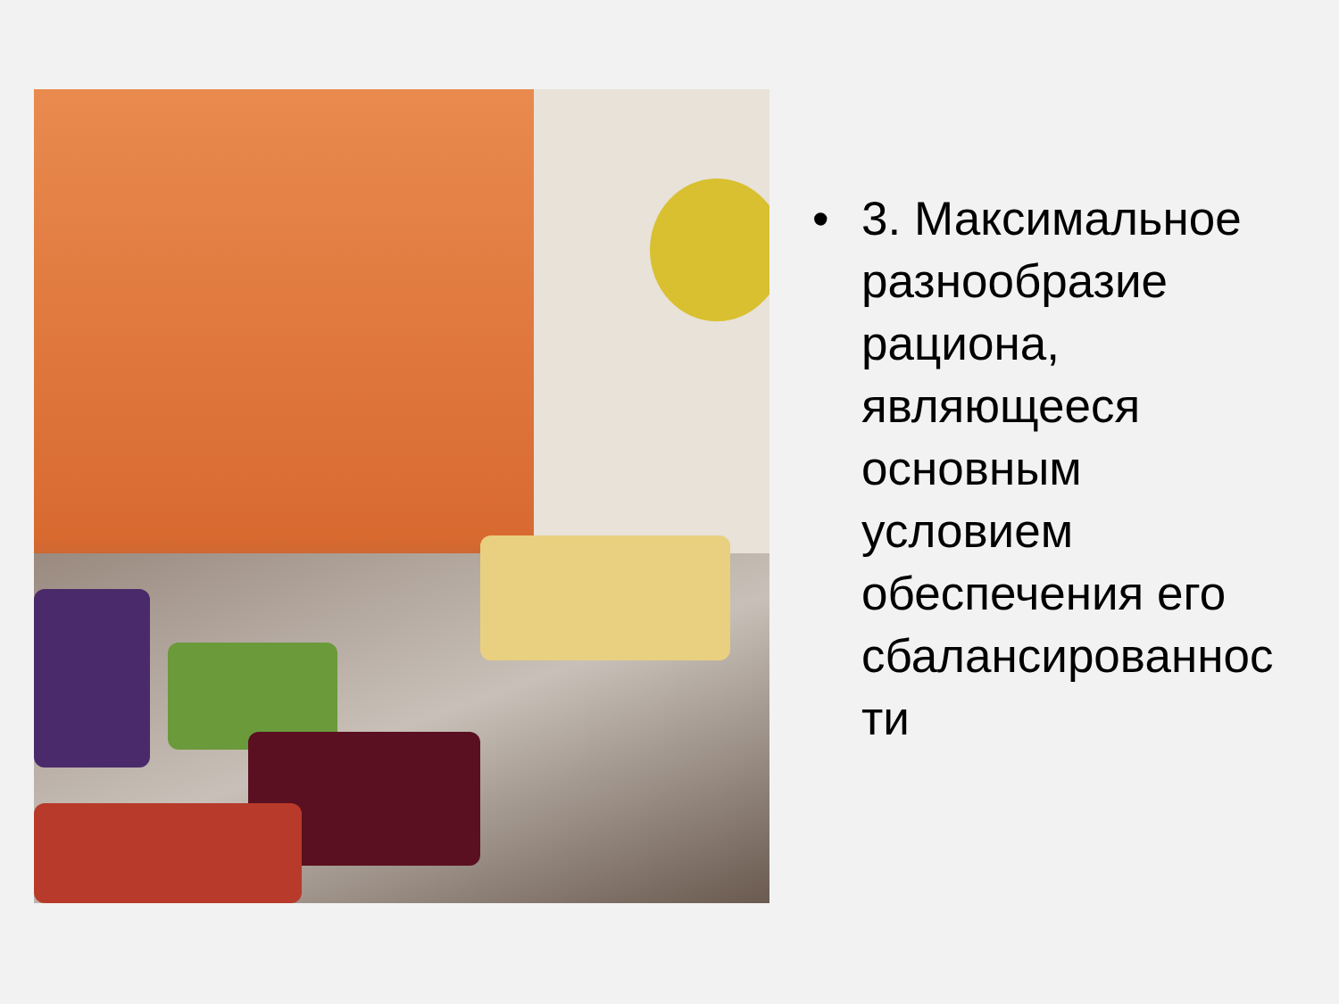• 3. Максимальное
разнообразие
рациона,
являющееся
основным
условием
обеспечения его
сбалансированнос
ти